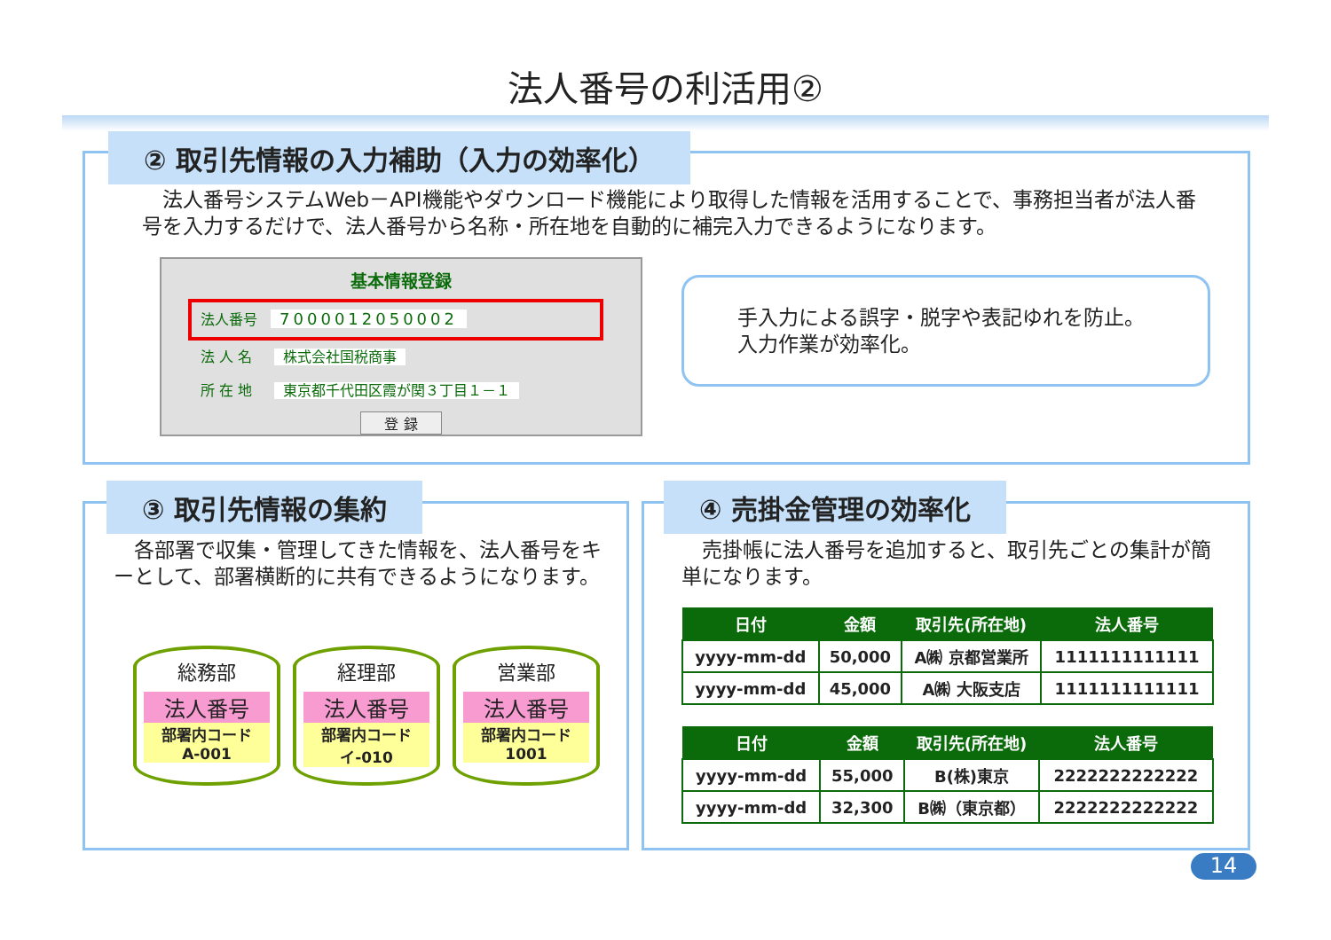法人番号の利活用②
② 取引先情報の入力補助（入力の効率化）
　法人番号システムWeb－API機能やダウンロード機能により取得した情報を活用することで、事務担当者が法人番号を入力するだけで、法人番号から名称・所在地を自動的に補完入力できるようになります。
基本情報登録
法人番号 7000012050002
法 人 名 株式会社国税商事
所 在 地 東京都千代田区霞が関３丁目１－１
登 録
手入力による誤字・脱字や表記ゆれを防止。
入力作業が効率化。
③ 取引先情報の集約
　各部署で収集・管理してきた情報を、法人番号をキーとして、部署横断的に共有できるようになります。
総務部
法人番号
部署内コード
A-001
経理部
法人番号
部署内コード
イ-010
営業部
法人番号
部署内コード
1001
④ 売掛金管理の効率化
　売掛帳に法人番号を追加すると、取引先ごとの集計が簡単になります。
| 日付 | 金額 | 取引先(所在地) | 法人番号 |
| --- | --- | --- | --- |
| yyyy-mm-dd | 50,000 | A㈱ 京都営業所 | 1111111111111 |
| yyyy-mm-dd | 45,000 | A㈱ 大阪支店 | 1111111111111 |
| 日付 | 金額 | 取引先(所在地) | 法人番号 |
| --- | --- | --- | --- |
| yyyy-mm-dd | 55,000 | B(株)東京 | 2222222222222 |
| yyyy-mm-dd | 32,300 | B㈱（東京都） | 2222222222222 |
14